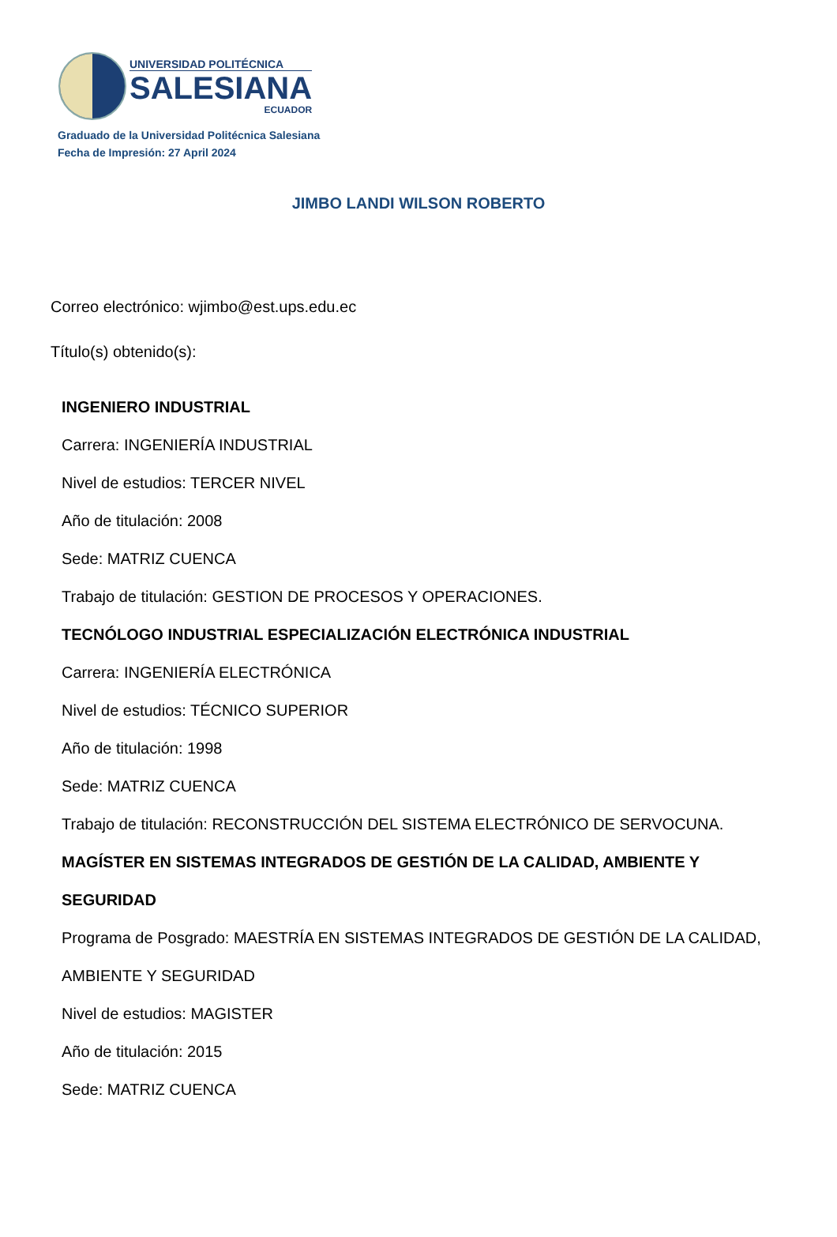UNIVERSIDAD POLITÉCNICA
SALESIANA
ECUADOR
Graduado de la Universidad Politécnica Salesiana
Fecha de Impresión: 27 April 2024
JIMBO LANDI WILSON ROBERTO
Correo electrónico: wjimbo@est.ups.edu.ec
Título(s) obtenido(s):
INGENIERO INDUSTRIAL
Carrera: INGENIERÍA INDUSTRIAL
Nivel de estudios: TERCER NIVEL
Año de titulación: 2008
Sede: MATRIZ CUENCA
Trabajo de titulación: GESTION DE PROCESOS Y OPERACIONES.
TECNÓLOGO INDUSTRIAL ESPECIALIZACIÓN ELECTRÓNICA INDUSTRIAL
Carrera: INGENIERÍA ELECTRÓNICA
Nivel de estudios: TÉCNICO SUPERIOR
Año de titulación: 1998
Sede: MATRIZ CUENCA
Trabajo de titulación: RECONSTRUCCIÓN DEL SISTEMA ELECTRÓNICO DE SERVOCUNA.
MAGÍSTER EN SISTEMAS INTEGRADOS DE GESTIÓN DE LA CALIDAD, AMBIENTE Y SEGURIDAD
Programa de Posgrado: MAESTRÍA EN SISTEMAS INTEGRADOS DE GESTIÓN DE LA CALIDAD, AMBIENTE Y SEGURIDAD
Nivel de estudios: MAGISTER
Año de titulación: 2015
Sede: MATRIZ CUENCA